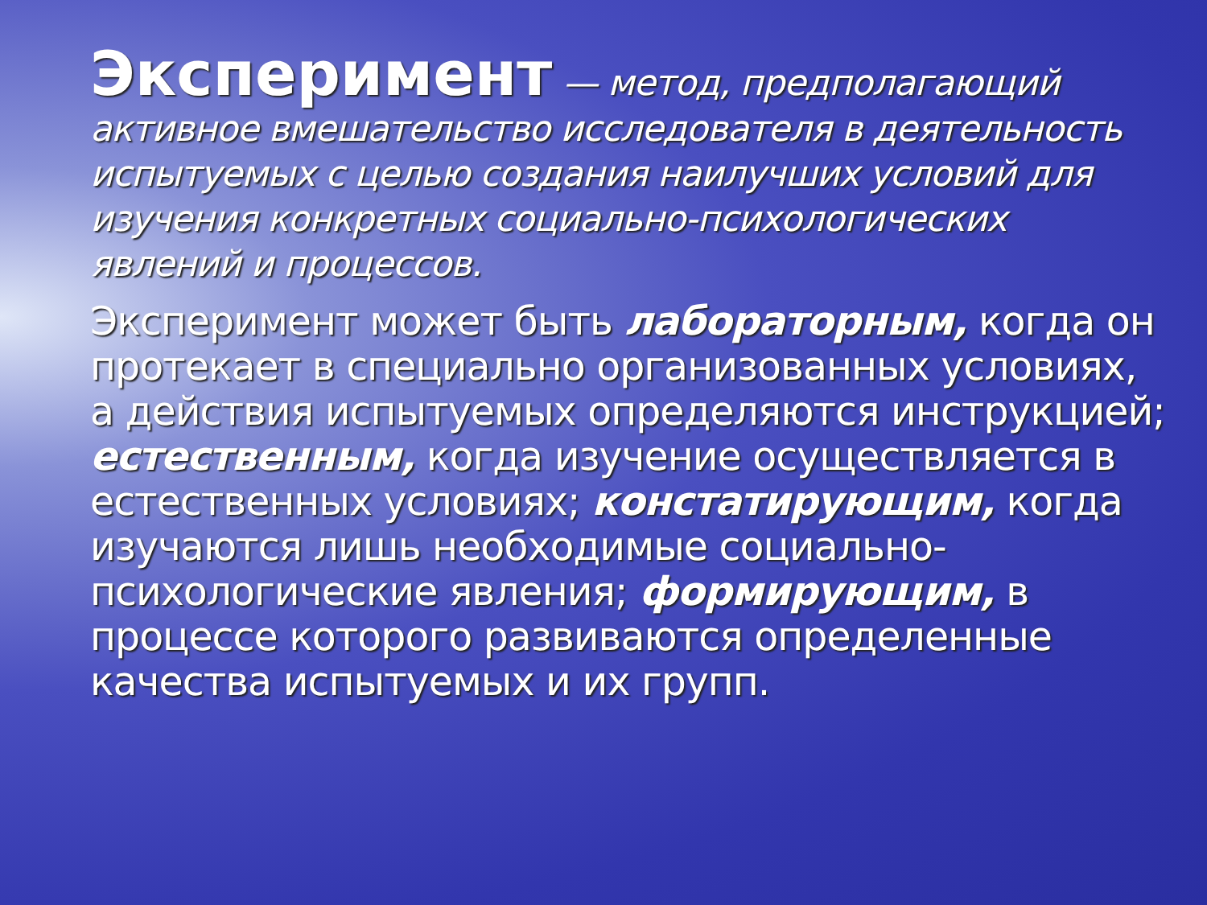Эксперимент — метод, предполагающий активное вмешательство исследователя в деятельность испытуемых с целью создания наилучших условий для изучения конкретных социально-психологических явлений и процессов.
Эксперимент может быть лабораторным, когда он протекает в специально организованных условиях, а действия испытуемых определяются инструкцией; естественным, когда изучение осуществляется в естественных условиях; констатирующим, когда изучаются лишь необходимые социально-психологические явления; формирующим, в процессе которого развиваются определенные качества испытуемых и их групп.